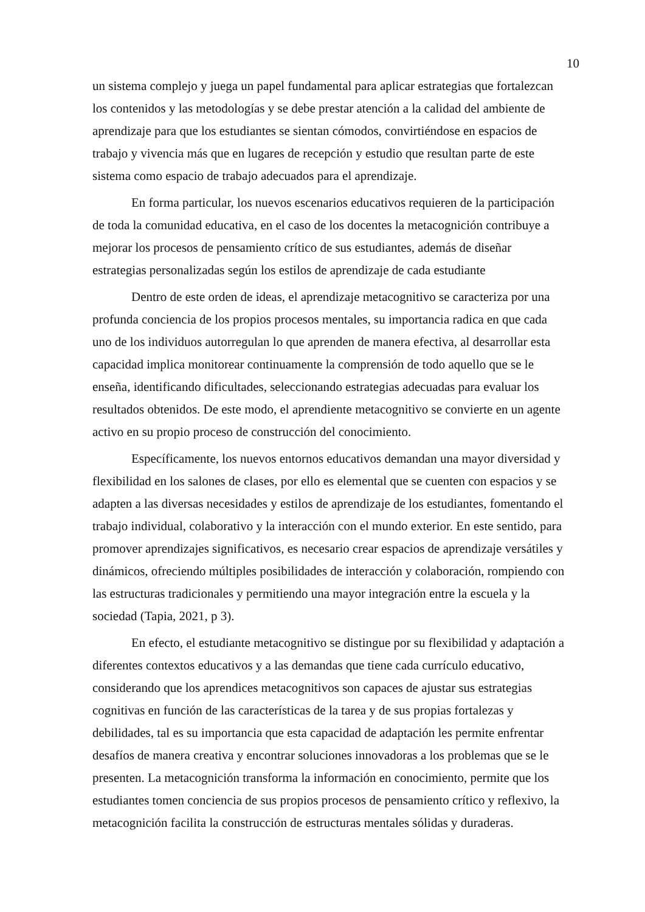10
un sistema complejo y juega un papel fundamental para aplicar estrategias que fortalezcan los contenidos y las metodologías y se debe prestar atención a la calidad del ambiente de aprendizaje para que los estudiantes se sientan cómodos, convirtiéndose en espacios de trabajo y vivencia más que en lugares de recepción y estudio que resultan parte de este sistema como espacio de trabajo adecuados para el aprendizaje.
En forma particular, los nuevos escenarios educativos requieren de la participación de toda la comunidad educativa, en el caso de los docentes la metacognición contribuye a mejorar los procesos de pensamiento crítico de sus estudiantes, además de diseñar estrategias personalizadas según los estilos de aprendizaje de cada estudiante
Dentro de este orden de ideas, el aprendizaje metacognitivo se caracteriza por una profunda conciencia de los propios procesos mentales, su importancia radica en que cada uno de los individuos autorregulan lo que aprenden de manera efectiva, al desarrollar esta capacidad implica monitorear continuamente la comprensión de todo aquello que se le enseña, identificando dificultades, seleccionando estrategias adecuadas para evaluar los resultados obtenidos. De este modo, el aprendiente metacognitivo se convierte en un agente activo en su propio proceso de construcción del conocimiento.
Específicamente, los nuevos entornos educativos demandan una mayor diversidad y flexibilidad en los salones de clases, por ello es elemental que se cuenten con espacios y se adapten a las diversas necesidades y estilos de aprendizaje de los estudiantes, fomentando el trabajo individual, colaborativo y la interacción con el mundo exterior. En este sentido, para promover aprendizajes significativos, es necesario crear espacios de aprendizaje versátiles y dinámicos, ofreciendo múltiples posibilidades de interacción y colaboración, rompiendo con las estructuras tradicionales y permitiendo una mayor integración entre la escuela y la sociedad (Tapia, 2021, p 3).
En efecto, el estudiante metacognitivo se distingue por su flexibilidad y adaptación a diferentes contextos educativos y a las demandas que tiene cada currículo educativo, considerando que los aprendices metacognitivos son capaces de ajustar sus estrategias cognitivas en función de las características de la tarea y de sus propias fortalezas y debilidades, tal es su importancia que esta capacidad de adaptación les permite enfrentar desafíos de manera creativa y encontrar soluciones innovadoras a los problemas que se le presenten. La metacognición transforma la información en conocimiento, permite que los estudiantes tomen conciencia de sus propios procesos de pensamiento crítico y reflexivo, la metacognición facilita la construcción de estructuras mentales sólidas y duraderas.